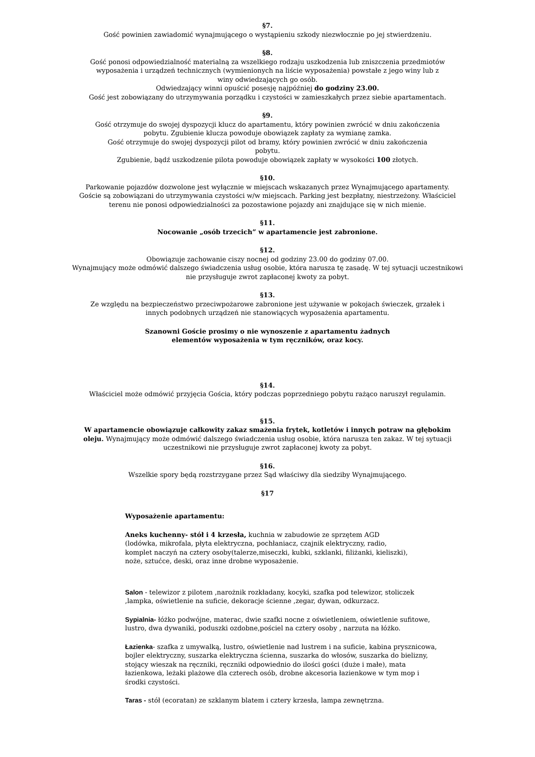§7.
Gość powinien zawiadomić wynajmującego o wystąpieniu szkody niezwłocznie po jej stwierdzeniu.
§8.
Gość ponosi odpowiedzialność materialną za wszelkiego rodzaju uszkodzenia lub zniszczenia przedmiotów
wyposażenia i urządzeń technicznych (wymienionych na liście wyposażenia) powstałe z jego winy lub z
winy odwiedzających go osób.
Odwiedzający winni opuścić posesję najpóźniej do godziny 23.00.
Gość jest zobowiązany do utrzymywania porządku i czystości w zamieszkałych przez siebie apartamentach.
§9.
Gość otrzymuje do swojej dyspozycji klucz do apartamentu, który powinien zwrócić w dniu zakończenia
pobytu. Zgubienie klucza powoduje obowiązek zapłaty za wymianę zamka.
Gość otrzymuje do swojej dyspozycji pilot od bramy, który powinien zwrócić w dniu zakończenia
pobytu.
Zgubienie, bądź uszkodzenie pilota powoduje obowiązek zapłaty w wysokości 100 złotych.
§10.
Parkowanie pojazdów dozwolone jest wyłącznie w miejscach wskazanych przez Wynajmującego apartamenty.
Goście są zobowiązani do utrzymywania czystości w/w miejscach. Parking jest bezpłatny, niestrzeżony. Właściciel
terenu nie ponosi odpowiedzialności za pozostawione pojazdy ani znajdujące się w nich mienie.
§11.
Nocowanie „osób trzecich” w apartamencie jest zabronione.
§12.
Obowiązuje zachowanie ciszy nocnej od godziny 23.00 do godziny 07.00.
Wynajmujący może odmówić dalszego świadczenia usług osobie, która narusza tę zasadę. W tej sytuacji uczestnikowi
nie przysługuje zwrot zapłaconej kwoty za pobyt.
§13.
Ze względu na bezpieczeństwo przeciwpożarowe zabronione jest używanie w pokojach świeczek, grzałek i
innych podobnych urządzeń nie stanowiących wyposażenia apartamentu.
Szanowni Goście prosimy o nie wynoszenie z apartamentu żadnych
elementów wyposażenia w tym ręczników, oraz kocy.
§14.
Właściciel może odmówić przyjęcia Gościa, który podczas poprzedniego pobytu rażąco naruszył regulamin.
§15.
W apartamencie obowiązuje całkowity zakaz smażenia frytek, kotletów i innych potraw na głębokim
oleju. Wynajmujący może odmówić dalszego świadczenia usług osobie, która narusza ten zakaz. W tej sytuacji
uczestnikowi nie przysługuje zwrot zapłaconej kwoty za pobyt.
§16.
Wszelkie spory będą rozstrzygane przez Sąd właściwy dla siedziby Wynajmującego.
§17
Wyposażenie apartamentu:
Aneks kuchenny- stół i 4 krzesła, kuchnia w zabudowie ze sprzętem AGD
(lodówka, mikrofala, płyta elektryczna, pochłaniacz, czajnik elektryczny, radio,
komplet naczyń na cztery osoby(talerze,miseczki, kubki, szklanki, filiżanki, kieliszki),
noże, sztućce, deski, oraz inne drobne wyposażenie.
Salon - telewizor z pilotem ,narożnik rozkładany, kocyki, szafka pod telewizor, stoliczek
,lampka, oświetlenie na suficie, dekoracje ścienne ,zegar, dywan, odkurzacz.
Sypialnia- łóżko podwójne, materac, dwie szafki nocne z oświetleniem, oświetlenie sufitowe,
lustro, dwa dywaniki, poduszki ozdobne,pościel na cztery osoby , narzuta na łóżko.
Łazienka- szafka z umywalką, lustro, oświetlenie nad lustrem i na suficie, kabina prysznicowa,
bojler elektryczny, suszarka elektryczna ścienna, suszarka do włosów, suszarka do bielizny,
stojący wieszak na ręczniki, ręczniki odpowiednio do ilości gości (duże i małe), mata
łazienkowa, leżaki plażowe dla czterech osób, drobne akcesoria łazienkowe w tym mop i
środki czystości.
Taras - stół (ecoratan) ze szklanym blatem i cztery krzesła, lampa zewnętrzna.